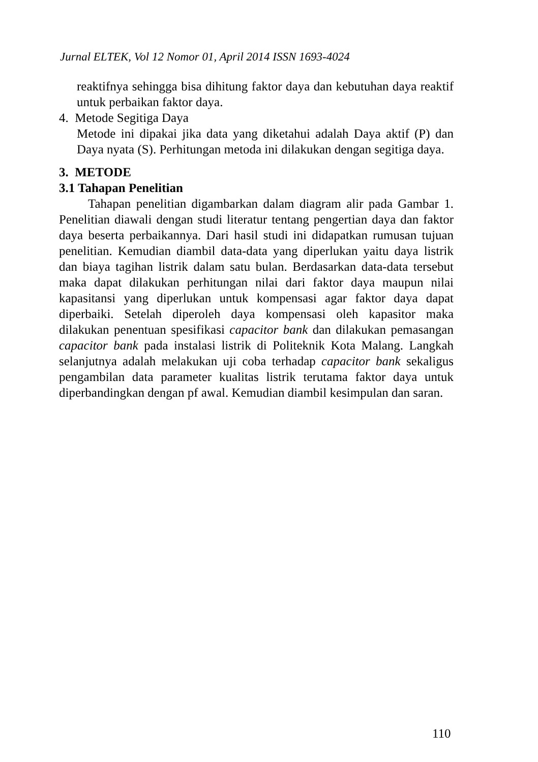Jurnal ELTEK, Vol 12 Nomor 01, April 2014 ISSN 1693-4024
reaktifnya sehingga bisa dihitung faktor daya dan kebutuhan daya reaktif untuk perbaikan faktor daya.
4. Metode Segitiga Daya
Metode ini dipakai jika data yang diketahui adalah Daya aktif (P) dan Daya nyata (S). Perhitungan metoda ini dilakukan dengan segitiga daya.
3. METODE
3.1 Tahapan Penelitian
Tahapan penelitian digambarkan dalam diagram alir pada Gambar 1. Penelitian diawali dengan studi literatur tentang pengertian daya dan faktor daya beserta perbaikannya. Dari hasil studi ini didapatkan rumusan tujuan penelitian. Kemudian diambil data-data yang diperlukan yaitu daya listrik dan biaya tagihan listrik dalam satu bulan. Berdasarkan data-data tersebut maka dapat dilakukan perhitungan nilai dari faktor daya maupun nilai kapasitansi yang diperlukan untuk kompensasi agar faktor daya dapat diperbaiki. Setelah diperoleh daya kompensasi oleh kapasitor maka dilakukan penentuan spesifikasi capacitor bank dan dilakukan pemasangan capacitor bank pada instalasi listrik di Politeknik Kota Malang. Langkah selanjutnya adalah melakukan uji coba terhadap capacitor bank sekaligus pengambilan data parameter kualitas listrik terutama faktor daya untuk diperbandingkan dengan pf awal. Kemudian diambil kesimpulan dan saran.
110